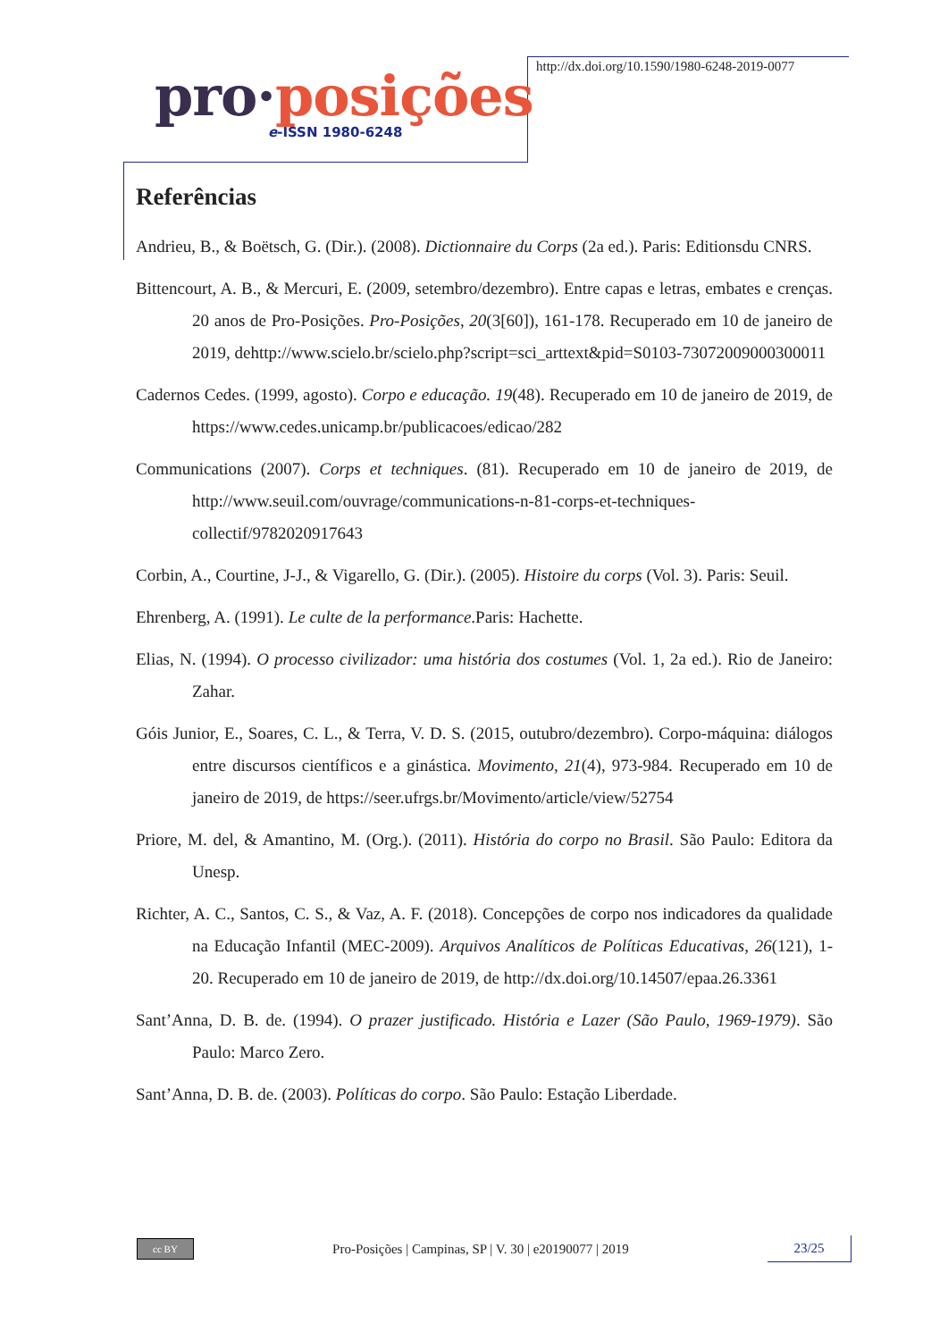pro·posições
e-ISSN 1980-6248
http://dx.doi.org/10.1590/1980-6248-2019-0077
Referências
Andrieu, B., & Boëtsch, G. (Dir.). (2008). Dictionnaire du Corps (2a ed.). Paris: Editionsdu CNRS.
Bittencourt, A. B., & Mercuri, E. (2009, setembro/dezembro). Entre capas e letras, embates e crenças. 20 anos de Pro-Posições. Pro-Posições, 20(3[60]), 161-178. Recuperado em 10 de janeiro de 2019, dehttp://www.scielo.br/scielo.php?script=sci_arttext&pid=S0103-73072009000300011
Cadernos Cedes. (1999, agosto). Corpo e educação. 19(48). Recuperado em 10 de janeiro de 2019, de https://www.cedes.unicamp.br/publicacoes/edicao/282
Communications (2007). Corps et techniques. (81). Recuperado em 10 de janeiro de 2019, de http://www.seuil.com/ouvrage/communications-n-81-corps-et-techniques-collectif/9782020917643
Corbin, A., Courtine, J-J., & Vigarello, G. (Dir.). (2005). Histoire du corps (Vol. 3). Paris: Seuil.
Ehrenberg, A. (1991). Le culte de la performance.Paris: Hachette.
Elias, N. (1994). O processo civilizador: uma história dos costumes (Vol. 1, 2a ed.). Rio de Janeiro: Zahar.
Góis Junior, E., Soares, C. L., & Terra, V. D. S. (2015, outubro/dezembro). Corpo-máquina: diálogos entre discursos científicos e a ginástica. Movimento, 21(4), 973-984. Recuperado em 10 de janeiro de 2019, de https://seer.ufrgs.br/Movimento/article/view/52754
Priore, M. del, & Amantino, M. (Org.). (2011). História do corpo no Brasil. São Paulo: Editora da Unesp.
Richter, A. C., Santos, C. S., & Vaz, A. F. (2018). Concepções de corpo nos indicadores da qualidade na Educação Infantil (MEC-2009). Arquivos Analíticos de Políticas Educativas, 26(121), 1-20. Recuperado em 10 de janeiro de 2019, de http://dx.doi.org/10.14507/epaa.26.3361
Sant’Anna, D. B. de. (1994). O prazer justificado. História e Lazer (São Paulo, 1969-1979). São Paulo: Marco Zero.
Sant’Anna, D. B. de. (2003). Políticas do corpo. São Paulo: Estação Liberdade.
cc BY
Pro-Posições | Campinas, SP | V. 30 | e20190077 | 2019
23/25